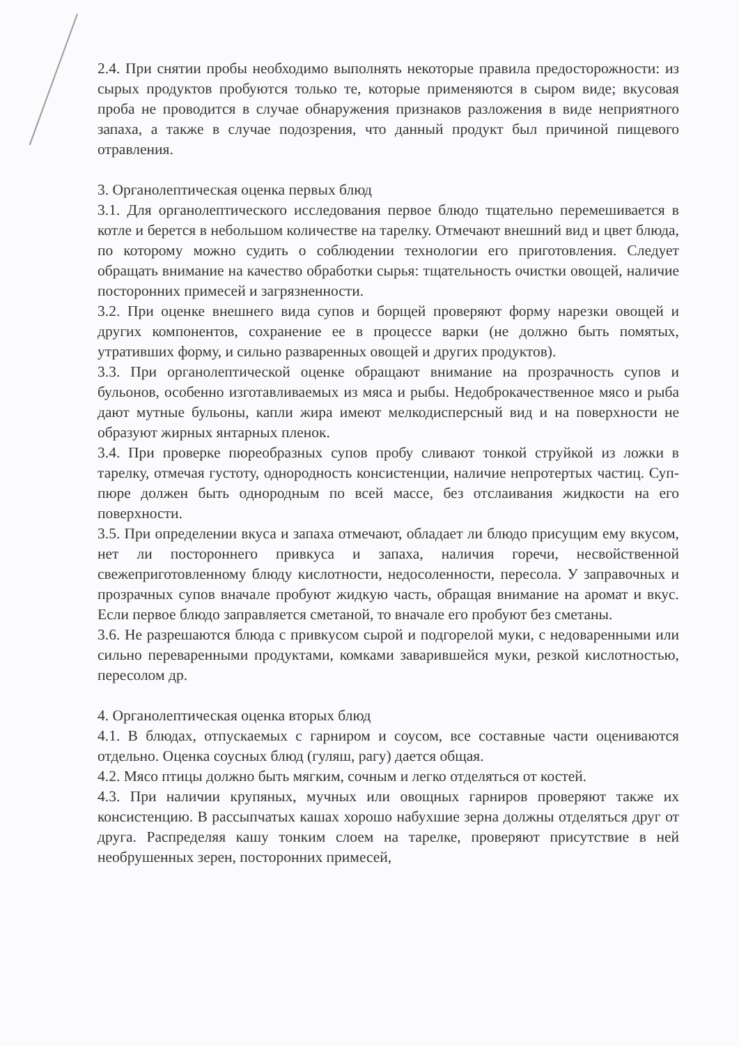2.4. При снятии пробы необходимо выполнять некоторые правила предосторожности: из сырых продуктов пробуются только те, которые применяются в сыром виде; вкусовая проба не проводится в случае обнаружения признаков разложения в виде неприятного запаха, а также в случае подозрения, что данный продукт был причиной пищевого отравления.
3. Органолептическая оценка первых блюд
3.1. Для органолептического исследования первое блюдо тщательно перемешивается в котле и берется в небольшом количестве на тарелку. Отмечают внешний вид и цвет блюда, по которому можно судить о соблюдении технологии его приготовления. Следует обращать внимание на качество обработки сырья: тщательность очистки овощей, наличие посторонних примесей и загрязненности.
3.2. При оценке внешнего вида супов и борщей проверяют форму нарезки овощей и других компонентов, сохранение ее в процессе варки (не должно быть помятых, утративших форму, и сильно разваренных овощей и других продуктов).
3.3. При органолептической оценке обращают внимание на прозрачность супов и бульонов, особенно изготавливаемых из мяса и рыбы. Недоброкачественное мясо и рыба дают мутные бульоны, капли жира имеют мелкодисперсный вид и на поверхности не образуют жирных янтарных пленок.
3.4. При проверке пюреобразных супов пробу сливают тонкой струйкой из ложки в тарелку, отмечая густоту, однородность консистенции, наличие непротертых частиц. Суп-пюре должен быть однородным по всей массе, без отслаивания жидкости на его поверхности.
3.5. При определении вкуса и запаха отмечают, обладает ли блюдо присущим ему вкусом, нет ли постороннего привкуса и запаха, наличия горечи, несвойственной свежеприготовленному блюду кислотности, недосоленности, пересола. У заправочных и прозрачных супов вначале пробуют жидкую часть, обращая внимание на аромат и вкус. Если первое блюдо заправляется сметаной, то вначале его пробуют без сметаны.
3.6. Не разрешаются блюда с привкусом сырой и подгорелой муки, с недоваренными или сильно переваренными продуктами, комками заварившейся муки, резкой кислотностью, пересолом др.
4. Органолептическая оценка вторых блюд
4.1. В блюдах, отпускаемых с гарниром и соусом, все составные части оцениваются отдельно. Оценка соусных блюд (гуляш, рагу) дается общая.
4.2. Мясо птицы должно быть мягким, сочным и легко отделяться от костей.
4.3. При наличии крупяных, мучных или овощных гарниров проверяют также их консистенцию. В рассыпчатых кашах хорошо набухшие зерна должны отделяться друг от друга. Распределяя кашу тонким слоем на тарелке, проверяют присутствие в ней необрушенных зерен, посторонних примесей,